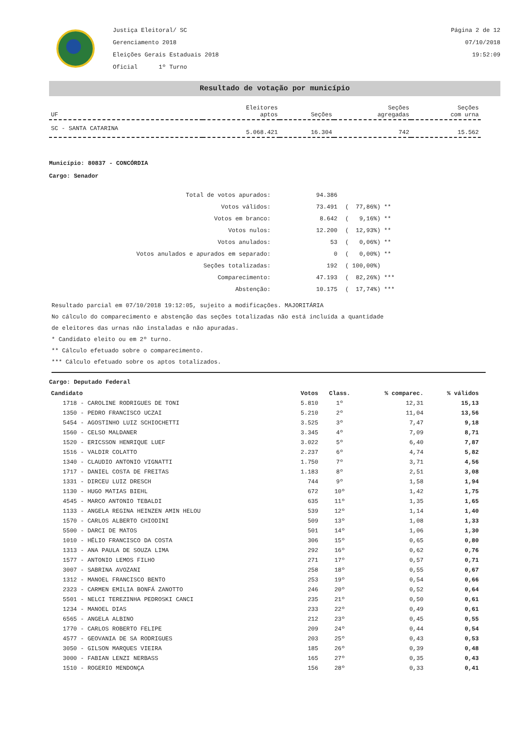Justiça Eleitoral/ SC
Gerenciamento 2018
Eleições Gerais Estaduais 2018
Oficial 1º Turno
Página 2 de 12
07/10/2018
19:52:09
Resultado de votação por município
| UF | Eleitores aptos | Seções | Seções agregadas | Seções com urna |
| --- | --- | --- | --- | --- |
| SC - SANTA CATARINA | 5.068.421 | 16.304 | 742 | 15.562 |
Município: 80837 - CONCÓRDIA
Cargo: Senador
| Total de votos apurados: | 94.386 | |
| Votos válidos: | 73.491 | ( 77,86%) ** |
| Votos em branco: | 8.642 | ( 9,16%) ** |
| Votos nulos: | 12.200 | ( 12,93%) ** |
| Votos anulados: | 53 | ( 0,06%) ** |
| Votos anulados e apurados em separado: | 0 | ( 0,00%) ** |
| Seções totalizadas: | 192 | ( 100,00%) |
| Comparecimento: | 47.193 | ( 82,26%) *** |
| Abstenção: | 10.175 | ( 17,74%) *** |
Resultado parcial em 07/10/2018 19:12:05, sujeito a modificações. MAJORITÁRIA
No cálculo do comparecimento e abstenção das seções totalizadas não está incluída a quantidade
de eleitores das urnas não instaladas e não apuradas.
* Candidato eleito ou em 2º turno.
** Cálculo efetuado sobre o comparecimento.
*** Cálculo efetuado sobre os aptos totalizados.
Cargo: Deputado Federal
| Candidato | Votos | Class. | % comparec. | % válidos |
| --- | --- | --- | --- | --- |
| 1718 - CAROLINE RODRIGUES DE TONI | 5.810 | 1º | 12,31 | 15,13 |
| 1350 - PEDRO FRANCISCO UCZAI | 5.210 | 2º | 11,04 | 13,56 |
| 5454 - AGOSTINHO LUIZ SCHIOCHETTI | 3.525 | 3º | 7,47 | 9,18 |
| 1560 - CELSO MALDANER | 3.345 | 4º | 7,09 | 8,71 |
| 1520 - ERICSSON HENRIQUE LUEF | 3.022 | 5º | 6,40 | 7,87 |
| 1516 - VALDIR COLATTO | 2.237 | 6º | 4,74 | 5,82 |
| 1340 - CLAUDIO ANTONIO VIGNATTI | 1.750 | 7º | 3,71 | 4,56 |
| 1717 - DANIEL COSTA DE FREITAS | 1.183 | 8º | 2,51 | 3,08 |
| 1331 - DIRCEU LUIZ DRESCH | 744 | 9º | 1,58 | 1,94 |
| 1130 - HUGO MATIAS BIEHL | 672 | 10º | 1,42 | 1,75 |
| 4545 - MARCO ANTONIO TEBALDI | 635 | 11º | 1,35 | 1,65 |
| 1133 - ANGELA REGINA HEINZEN AMIN HELOU | 539 | 12º | 1,14 | 1,40 |
| 1570 - CARLOS ALBERTO CHIODINI | 509 | 13º | 1,08 | 1,33 |
| 5500 - DARCI DE MATOS | 501 | 14º | 1,06 | 1,30 |
| 1010 - HÉLIO FRANCISCO DA COSTA | 306 | 15º | 0,65 | 0,80 |
| 1313 - ANA PAULA DE SOUZA LIMA | 292 | 16º | 0,62 | 0,76 |
| 1577 - ANTONIO LEMOS FILHO | 271 | 17º | 0,57 | 0,71 |
| 3007 - SABRINA AVOZANI | 258 | 18º | 0,55 | 0,67 |
| 1312 - MANOEL FRANCISCO BENTO | 253 | 19º | 0,54 | 0,66 |
| 2323 - CARMEN EMILIA BONFÁ ZANOTTO | 246 | 20º | 0,52 | 0,64 |
| 5501 - NELCI TEREZINHA PEDROSKI CANCI | 235 | 21º | 0,50 | 0,61 |
| 1234 - MANOEL DIAS | 233 | 22º | 0,49 | 0,61 |
| 6565 - ANGELA ALBINO | 212 | 23º | 0,45 | 0,55 |
| 1770 - CARLOS ROBERTO FELIPE | 209 | 24º | 0,44 | 0,54 |
| 4577 - GEOVANIA DE SA RODRIGUES | 203 | 25º | 0,43 | 0,53 |
| 3050 - GILSON MARQUES VIEIRA | 185 | 26º | 0,39 | 0,48 |
| 3000 - FABIAN LENZI NERBASS | 165 | 27º | 0,35 | 0,43 |
| 1510 - ROGERIO MENDONÇA | 156 | 28º | 0,33 | 0,41 |